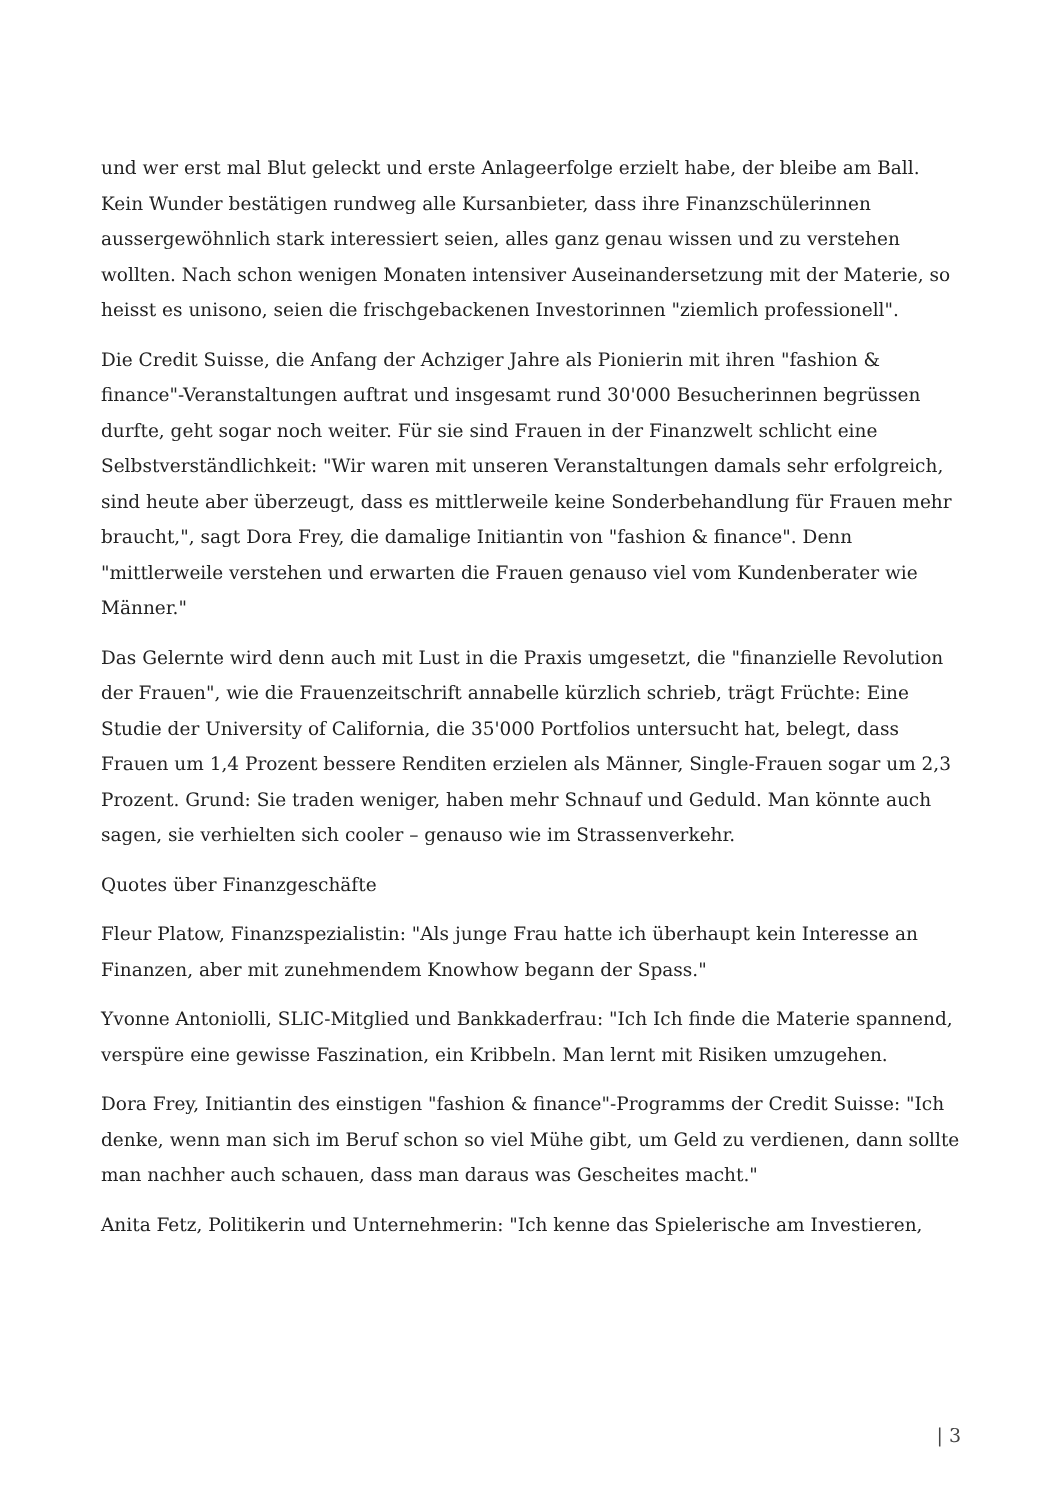und wer erst mal Blut geleckt und erste Anlageerfolge erzielt habe, der bleibe am Ball. Kein Wunder bestätigen rundweg alle Kursanbieter, dass ihre Finanzschülerinnen aussergewöhnlich stark interessiert seien, alles ganz genau wissen und zu verstehen wollten. Nach schon wenigen Monaten intensiver Auseinandersetzung mit der Materie, so heisst es unisono, seien die frischgebackenen Investorinnen "ziemlich professionell".
Die Credit Suisse, die Anfang der Achziger Jahre als Pionierin mit ihren "fashion & finance"-Veranstaltungen auftrat und insgesamt rund 30'000 Besucherinnen begrüssen durfte, geht sogar noch weiter. Für sie sind Frauen in der Finanzwelt schlicht eine Selbstverständlichkeit: "Wir waren mit unseren Veranstaltungen damals sehr erfolgreich, sind heute aber überzeugt, dass es mittlerweile keine Sonderbehandlung für Frauen mehr braucht,", sagt Dora Frey, die damalige Initiantin von "fashion & finance". Denn "mittlerweile verstehen und erwarten die Frauen genauso viel vom Kundenberater wie Männer."
Das Gelernte wird denn auch mit Lust in die Praxis umgesetzt, die "finanzielle Revolution der Frauen", wie die Frauenzeitschrift annabelle kürzlich schrieb, trägt Früchte: Eine Studie der University of California, die 35'000 Portfolios untersucht hat, belegt, dass Frauen um 1,4 Prozent bessere Renditen erzielen als Männer, Single-Frauen sogar um 2,3 Prozent. Grund: Sie traden weniger, haben mehr Schnauf und Geduld. Man könnte auch sagen, sie verhielten sich cooler – genauso wie im Strassenverkehr.
Quotes über Finanzgeschäfte
Fleur Platow, Finanzspezialistin: "Als junge Frau hatte ich überhaupt kein Interesse an Finanzen, aber mit zunehmendem Knowhow begann der Spass."
Yvonne Antoniolli, SLIC-Mitglied und Bankkaderfrau: "Ich Ich finde die Materie spannend, verspüre eine gewisse Faszination, ein Kribbeln. Man lernt mit Risiken umzugehen.
Dora Frey, Initiantin des einstigen "fashion & finance"-Programms der Credit Suisse: "Ich denke, wenn man sich im Beruf schon so viel Mühe gibt, um Geld zu verdienen, dann sollte man nachher auch schauen, dass man daraus was Gescheites macht."
Anita Fetz, Politikerin und Unternehmerin: "Ich kenne das Spielerische am Investieren,
| 3